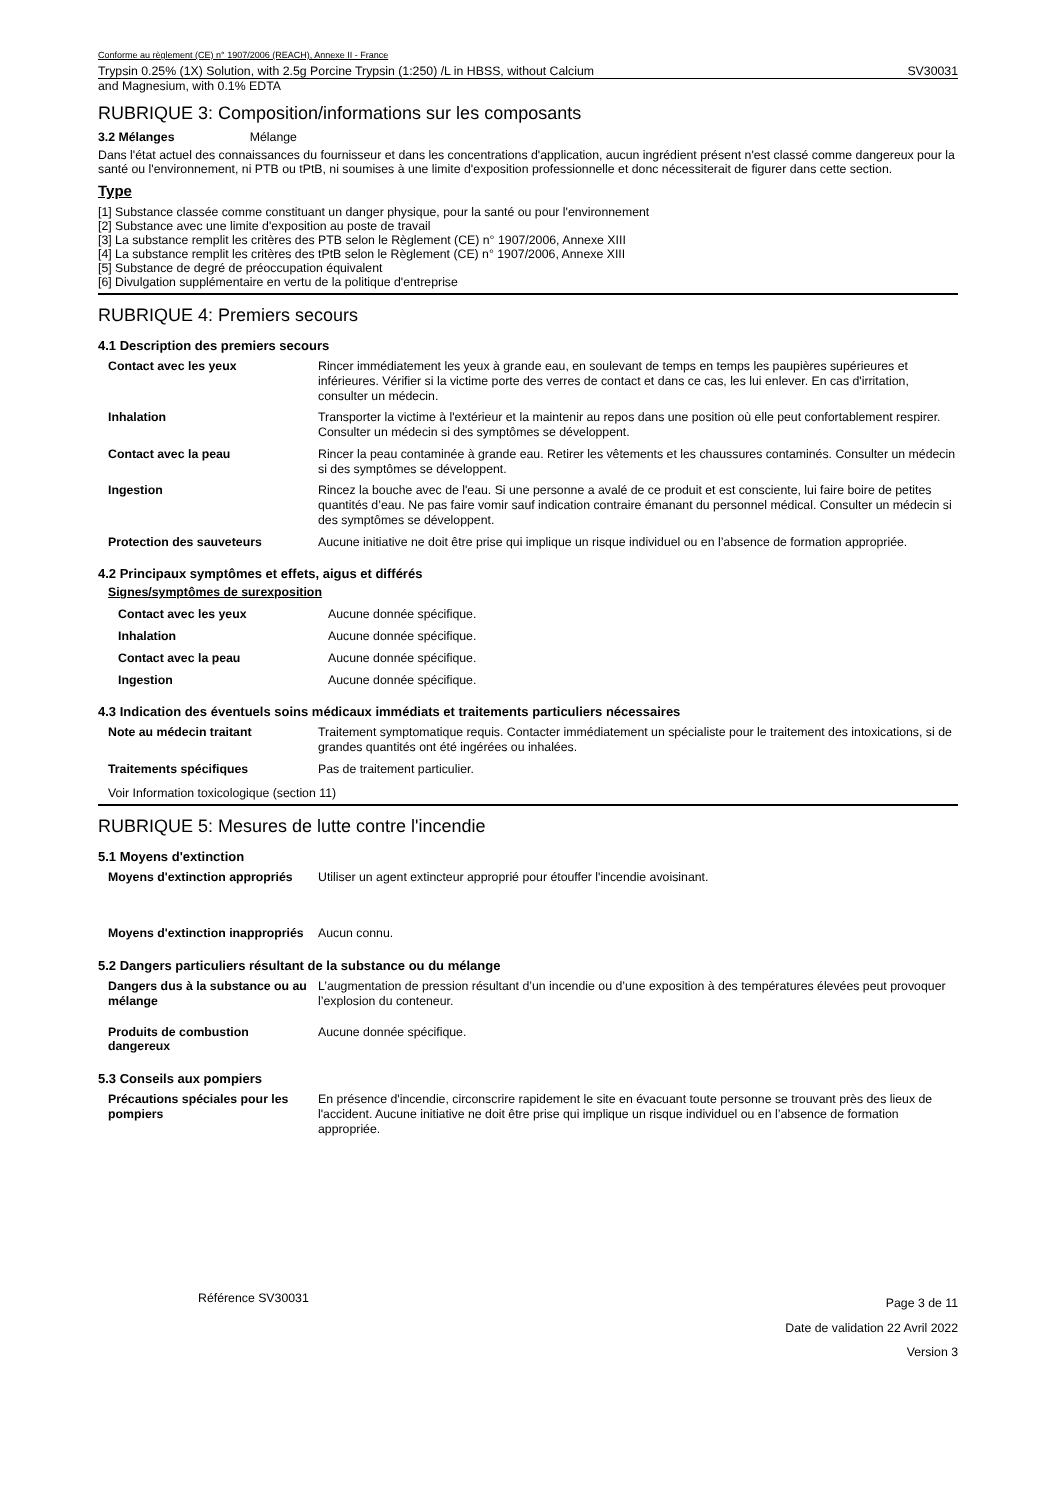Conforme au règlement (CE) n° 1907/2006 (REACH), Annexe II - France
Trypsin 0.25% (1X) Solution, with 2.5g Porcine Trypsin (1:250) /L in HBSS, without Calcium SV30031
and Magnesium, with 0.1% EDTA
RUBRIQUE 3: Composition/informations sur les composants
3.2 Mélanges Mélange
Dans l'état actuel des connaissances du fournisseur et dans les concentrations d'application, aucun ingrédient présent n'est classé comme dangereux pour la santé ou l'environnement, ni PTB ou tPtB, ni soumises à une limite d'exposition professionnelle et donc nécessiterait de figurer dans cette section.
Type
[1] Substance classée comme constituant un danger physique, pour la santé ou pour l'environnement
[2] Substance avec une limite d'exposition au poste de travail
[3] La substance remplit les critères des PTB selon le Règlement (CE) n° 1907/2006, Annexe XIII
[4] La substance remplit les critères des tPtB selon le Règlement (CE) n° 1907/2006, Annexe XIII
[5] Substance de degré de préoccupation équivalent
[6] Divulgation supplémentaire en vertu de la politique d'entreprise
RUBRIQUE 4: Premiers secours
4.1 Description des premiers secours
| Contact avec les yeux | Rincer immédiatement les yeux à grande eau, en soulevant de temps en temps les paupières supérieures et inférieures. Vérifier si la victime porte des verres de contact et dans ce cas, les lui enlever. En cas d'irritation, consulter un médecin. |
| Inhalation | Transporter la victime à l'extérieur et la maintenir au repos dans une position où elle peut confortablement respirer. Consulter un médecin si des symptômes se développent. |
| Contact avec la peau | Rincer la peau contaminée à grande eau. Retirer les vêtements et les chaussures contaminés. Consulter un médecin si des symptômes se développent. |
| Ingestion | Rincez la bouche avec de l'eau. Si une personne a avalé de ce produit et est consciente, lui faire boire de petites quantités d’eau. Ne pas faire vomir sauf indication contraire émanant du personnel médical. Consulter un médecin si des symptômes se développent. |
| Protection des sauveteurs | Aucune initiative ne doit être prise qui implique un risque individuel ou en l’absence de formation appropriée. |
4.2 Principaux symptômes et effets, aigus et différés
Signes/symptômes de surexposition
| Contact avec les yeux | Aucune donnée spécifique. |
| Inhalation | Aucune donnée spécifique. |
| Contact avec la peau | Aucune donnée spécifique. |
| Ingestion | Aucune donnée spécifique. |
4.3 Indication des éventuels soins médicaux immédiats et traitements particuliers nécessaires
| Note au médecin traitant | Traitement symptomatique requis. Contacter immédiatement un spécialiste pour le traitement des intoxications, si de grandes quantités ont été ingérées ou inhalées. |
| Traitements spécifiques | Pas de traitement particulier. |
Voir Information toxicologique (section 11)
RUBRIQUE 5: Mesures de lutte contre l'incendie
5.1 Moyens d'extinction
| Moyens d'extinction appropriés | Utiliser un agent extincteur approprié pour étouffer l'incendie avoisinant. |
| Moyens d'extinction inappropriés | Aucun connu. |
5.2 Dangers particuliers résultant de la substance ou du mélange
| Dangers dus à la substance ou au mélange | L’augmentation de pression résultant d’un incendie ou d’une exposition à des températures élevées peut provoquer l’explosion du conteneur. |
| Produits de combustion dangereux | Aucune donnée spécifique. |
5.3 Conseils aux pompiers
| Précautions spéciales pour les pompiers | En présence d'incendie, circonscrire rapidement le site en évacuant toute personne se trouvant près des lieux de l'accident. Aucune initiative ne doit être prise qui implique un risque individuel ou en l’absence de formation appropriée. |
Référence SV30031
Page 3 de 11
Date de validation 22 Avril 2022
Version 3